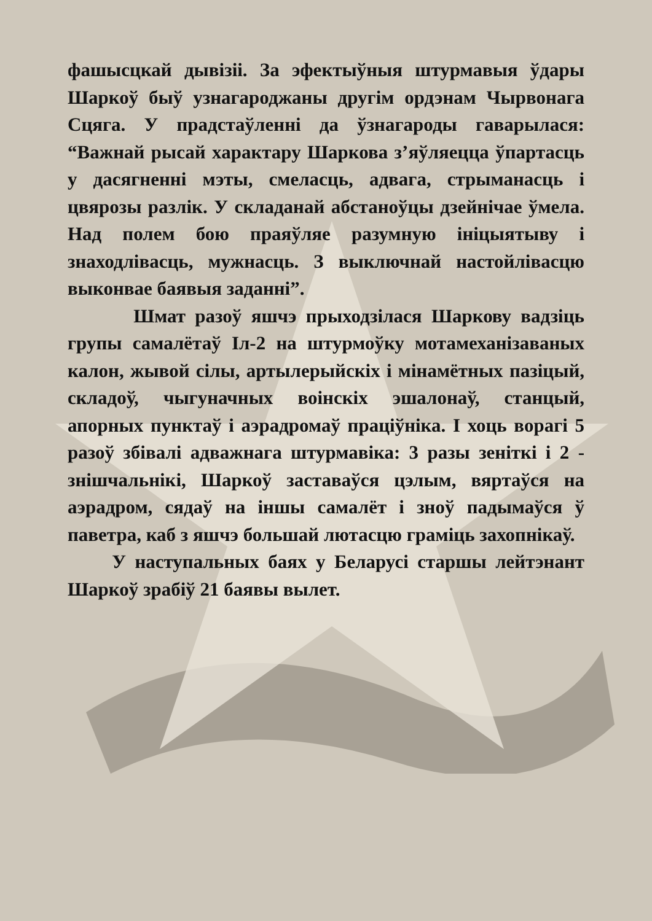фашысцкай дывізіі. За эфектыўныя штурмавыя ўдары Шаркоў быў узнагароджаны другім ордэнам Чырвонага Сцяга. У прадстаўленні да ўзнагароды гаварылася: “Важнай рысай характару Шаркова з’яўляецца ўпартасць у дасягненні мэты, смеласць, адвага, стрыманасць і цвярозы разлік. У складанай абстаноўцы дзейнічае ўмела. Над полем бою праяўляе разумную ініцыятыву і знаходлівасць, мужнасць. З выключнай настойлівасцю выконвае баявыя заданні”.
Шмат разоў яшчэ прыходзілася Шаркову вадзіць групы самалётаў Іл-2 на штурмоўку мотамеханізаваных калон, жывой сілы, артылерыйскіх і мінамётных пазіцый, складоў, чыгуначных воінскіх эшалонаў, станцый, апорных пунктаў і аэрадромаў праціўніка. І хоць ворагі 5 разоў збівалі адважнага штурмавіка: 3 разы зеніткі і 2 - знішчальнікі, Шаркоў заставаўся цэлым, вяртаўся на аэрадром, сядаў на іншы самалёт і зноў падымаўся ў паветра, каб з яшчэ большай лютасцю граміць захопнікаў.
У наступальных баях у Беларусі старшы лейтэнант Шаркоў зрабіў 21 баявы вылет.